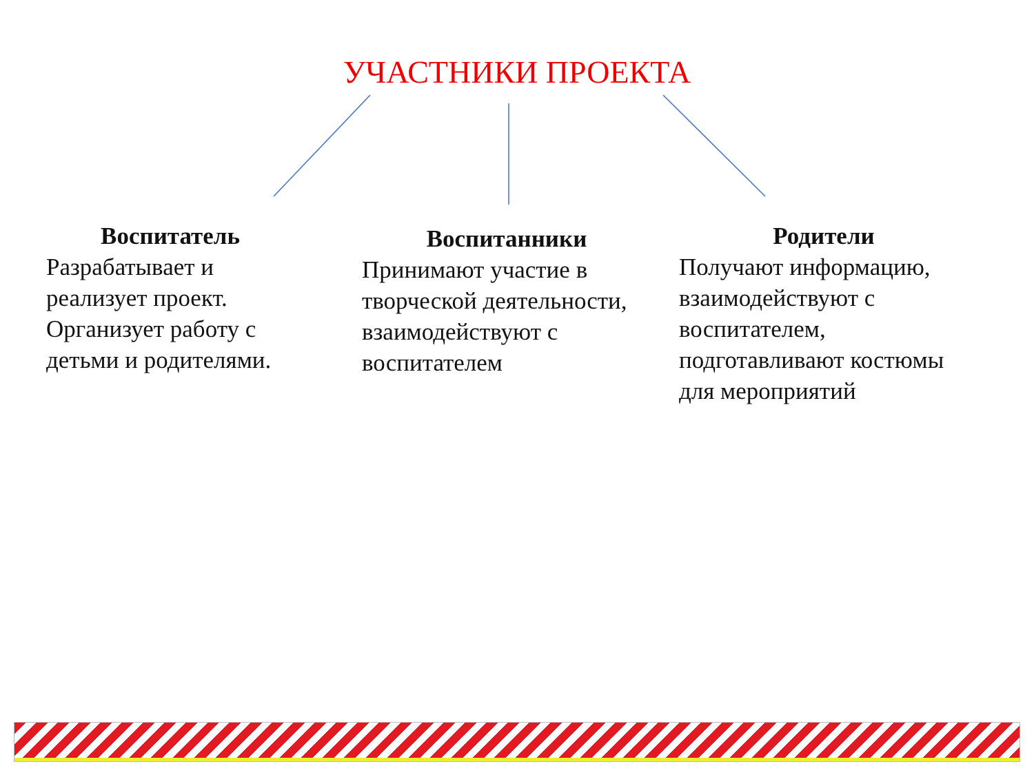УЧАСТНИКИ ПРОЕКТА
Воспитатель
Разрабатывает и реализует проект. Организует работу с детьми и родителями.
Воспитанники
Принимают участие в творческой деятельности, взаимодействуют с воспитателем
Родители
Получают информацию, взаимодействуют с воспитателем, подготавливают костюмы для мероприятий